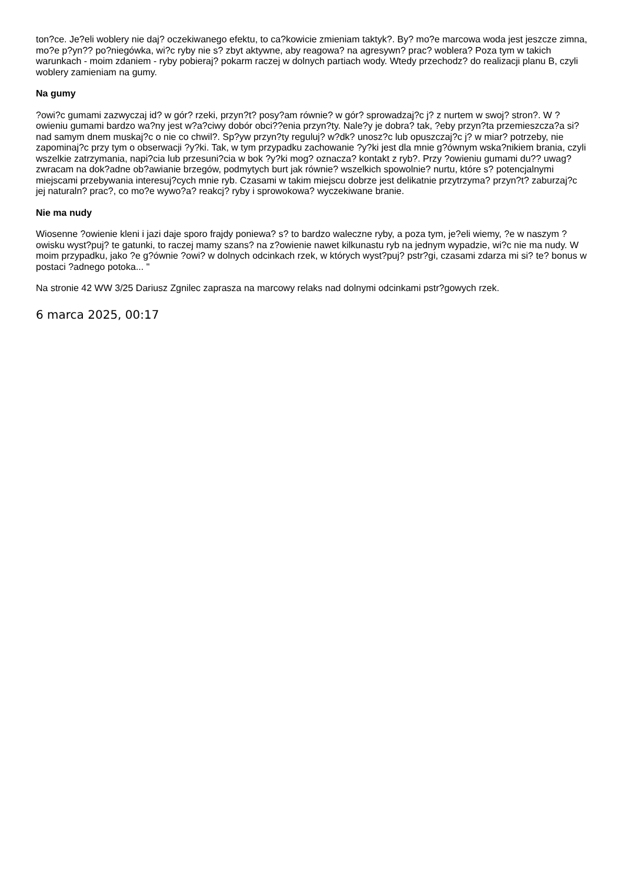ton?ce. Je?eli woblery nie daj? oczekiwanego efektu, to ca?kowicie zmieniam taktyk?. By? mo?e marcowa woda jest jeszcze zimna, mo?e p?yn?? po?niegówka, wi?c ryby nie s? zbyt aktywne, aby reagowa? na agresywn? prac? woblera? Poza tym w takich warunkach - moim zdaniem - ryby pobieraj? pokarm raczej w dolnych partiach wody. Wtedy przechodz? do realizacji planu B, czyli woblery zamieniam na gumy.
Na gumy
?owi?c gumami zazwyczaj id? w gór? rzeki, przyn?t? posy?am równie? w gór? sprowadzaj?c j? z nurtem w swoj? stron?. W ?owieniu gumami bardzo wa?ny jest w?a?ciwy dobór obci??enia przyn?ty. Nale?y je dobra? tak, ?eby przyn?ta przemieszcza?a si? nad samym dnem muskaj?c o nie co chwil?. Sp?yw przyn?ty reguluj? w?dk? unosz?c lub opuszczaj?c j? w miar? potrzeby, nie zapominaj?c przy tym o obserwacji ?y?ki. Tak, w tym przypadku zachowanie ?y?ki jest dla mnie g?ównym wska?nikiem brania, czyli wszelkie zatrzymania, napi?cia lub przesuni?cia w bok ?y?ki mog? oznacza? kontakt z ryb?. Przy ?owieniu gumami du?? uwag? zwracam na dok?adne ob?awianie brzegów, podmytych burt jak równie? wszelkich spowolnie? nurtu, które s? potencjalnymi miejscami przebywania interesuj?cych mnie ryb. Czasami w takim miejscu dobrze jest delikatnie przytrzyma? przyn?t? zaburzaj?c jej naturaln? prac?, co mo?e wywo?a? reakcj? ryby i sprowokowa? wyczekiwane branie.
Nie ma nudy
Wiosenne ?owienie kleni i jazi daje sporo frajdy poniewa? s? to bardzo waleczne ryby, a poza tym, je?eli wiemy, ?e w naszym ?owisku wyst?puj? te gatunki, to raczej mamy szans? na z?owienie nawet kilkunastu ryb na jednym wypadzie, wi?c nie ma nudy. W moim przypadku, jako ?e g?ównie ?owi? w dolnych odcinkach rzek, w których wyst?puj? pstr?gi, czasami zdarza mi si? te? bonus w postaci ?adnego potoka... "
Na stronie 42 WW 3/25 Dariusz Zgnilec zaprasza na marcowy relaks nad dolnymi odcinkami pstr?gowych rzek.
6 marca 2025, 00:17